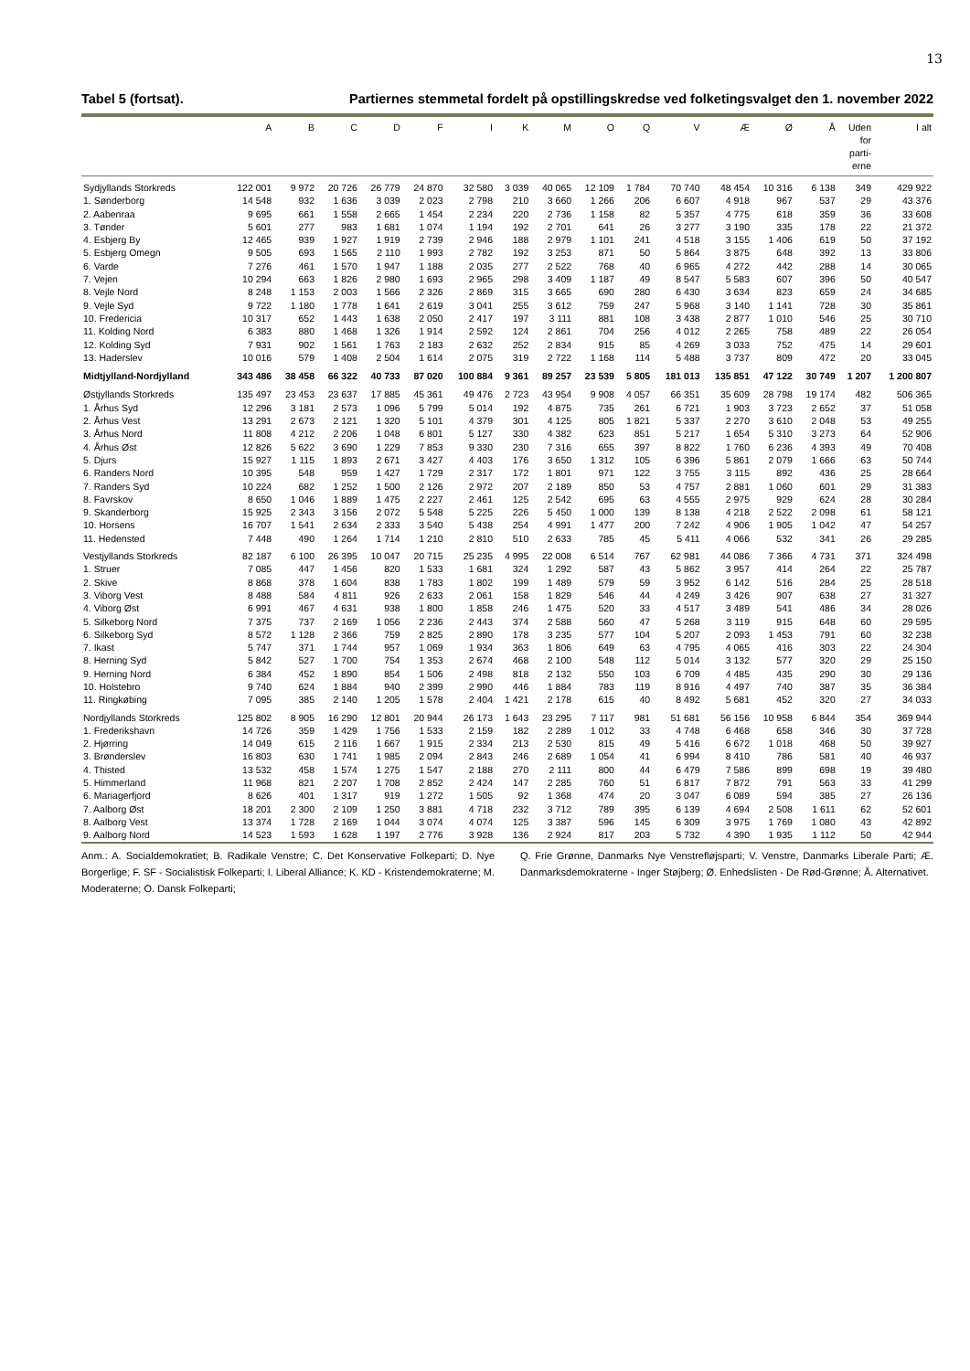13
Tabel 5 (fortsat). Partiernes stemmetal fordelt på opstillingskredse ved folketingsvalget den 1. november 2022
| | A | B | C | D | F | I | K | M | O | Q | V | Æ | Ø | Å | Uden for parti- erne | I alt |
| --- | --- | --- | --- | --- | --- | --- | --- | --- | --- | --- | --- | --- | --- | --- | --- | --- |
| Sydjyllands Storkreds | 122 001 | 9 972 | 20 726 | 26 779 | 24 870 | 32 580 | 3 039 | 40 065 | 12 109 | 1 784 | 70 740 | 48 454 | 10 316 | 6 138 | 349 | 429 922 |
| 1. Sønderborg | 14 548 | 932 | 1 636 | 3 039 | 2 023 | 2 798 | 210 | 3 660 | 1 266 | 206 | 6 607 | 4 918 | 967 | 537 | 29 | 43 376 |
| 2. Aabenraa | 9 695 | 661 | 1 558 | 2 665 | 1 454 | 2 234 | 220 | 2 736 | 1 158 | 82 | 5 357 | 4 775 | 618 | 359 | 36 | 33 608 |
| 3. Tønder | 5 601 | 277 | 983 | 1 681 | 1 074 | 1 194 | 192 | 2 701 | 641 | 26 | 3 277 | 3 190 | 335 | 178 | 22 | 21 372 |
| 4. Esbjerg By | 12 465 | 939 | 1 927 | 1 919 | 2 739 | 2 946 | 188 | 2 979 | 1 101 | 241 | 4 518 | 3 155 | 1 406 | 619 | 50 | 37 192 |
| 5. Esbjerg Omegn | 9 505 | 693 | 1 565 | 2 110 | 1 993 | 2 782 | 192 | 3 253 | 871 | 50 | 5 864 | 3 875 | 648 | 392 | 13 | 33 806 |
| 6. Varde | 7 276 | 461 | 1 570 | 1 947 | 1 188 | 2 035 | 277 | 2 522 | 768 | 40 | 6 965 | 4 272 | 442 | 288 | 14 | 30 065 |
| 7. Vejen | 10 294 | 663 | 1 826 | 2 980 | 1 693 | 2 965 | 298 | 3 409 | 1 187 | 49 | 8 547 | 5 583 | 607 | 396 | 50 | 40 547 |
| 8. Vejle Nord | 8 248 | 1 153 | 2 003 | 1 566 | 2 326 | 2 869 | 315 | 3 665 | 690 | 280 | 6 430 | 3 634 | 823 | 659 | 24 | 34 685 |
| 9. Vejle Syd | 9 722 | 1 180 | 1 778 | 1 641 | 2 619 | 3 041 | 255 | 3 612 | 759 | 247 | 5 968 | 3 140 | 1 141 | 728 | 30 | 35 861 |
| 10. Fredericia | 10 317 | 652 | 1 443 | 1 638 | 2 050 | 2 417 | 197 | 3 111 | 881 | 108 | 3 438 | 2 877 | 1 010 | 546 | 25 | 30 710 |
| 11. Kolding Nord | 6 383 | 880 | 1 468 | 1 326 | 1 914 | 2 592 | 124 | 2 861 | 704 | 256 | 4 012 | 2 265 | 758 | 489 | 22 | 26 054 |
| 12. Kolding Syd | 7 931 | 902 | 1 561 | 1 763 | 2 183 | 2 632 | 252 | 2 834 | 915 | 85 | 4 269 | 3 033 | 752 | 475 | 14 | 29 601 |
| 13. Haderslev | 10 016 | 579 | 1 408 | 2 504 | 1 614 | 2 075 | 319 | 2 722 | 1 168 | 114 | 5 488 | 3 737 | 809 | 472 | 20 | 33 045 |
| Midtjylland-Nordjylland | 343 486 | 38 458 | 66 322 | 40 733 | 87 020 | 100 884 | 9 361 | 89 257 | 23 539 | 5 805 | 181 013 | 135 851 | 47 122 | 30 749 | 1 207 | 1 200 807 |
| Østjyllands Storkreds | 135 497 | 23 453 | 23 637 | 17 885 | 45 361 | 49 476 | 2 723 | 43 954 | 9 908 | 4 057 | 66 351 | 35 609 | 28 798 | 19 174 | 482 | 506 365 |
| 1. Århus Syd | 12 296 | 3 181 | 2 573 | 1 096 | 5 799 | 5 014 | 192 | 4 875 | 735 | 261 | 6 721 | 1 903 | 3 723 | 2 652 | 37 | 51 058 |
| 2. Århus Vest | 13 291 | 2 673 | 2 121 | 1 320 | 5 101 | 4 379 | 301 | 4 125 | 805 | 1 821 | 5 337 | 2 270 | 3 610 | 2 048 | 53 | 49 255 |
| 3. Århus Nord | 11 808 | 4 212 | 2 206 | 1 048 | 6 801 | 5 127 | 330 | 4 382 | 623 | 851 | 5 217 | 1 654 | 5 310 | 3 273 | 64 | 52 906 |
| 4. Århus Øst | 12 826 | 5 622 | 3 690 | 1 229 | 7 853 | 9 330 | 230 | 7 316 | 655 | 397 | 8 822 | 1 760 | 6 236 | 4 393 | 49 | 70 408 |
| 5. Djurs | 15 927 | 1 115 | 1 893 | 2 671 | 3 427 | 4 403 | 176 | 3 650 | 1 312 | 105 | 6 396 | 5 861 | 2 079 | 1 666 | 63 | 50 744 |
| 6. Randers Nord | 10 395 | 548 | 959 | 1 427 | 1 729 | 2 317 | 172 | 1 801 | 971 | 122 | 3 755 | 3 115 | 892 | 436 | 25 | 28 664 |
| 7. Randers Syd | 10 224 | 682 | 1 252 | 1 500 | 2 126 | 2 972 | 207 | 2 189 | 850 | 53 | 4 757 | 2 881 | 1 060 | 601 | 29 | 31 383 |
| 8. Favrskov | 8 650 | 1 046 | 1 889 | 1 475 | 2 227 | 2 461 | 125 | 2 542 | 695 | 63 | 4 555 | 2 975 | 929 | 624 | 28 | 30 284 |
| 9. Skanderborg | 15 925 | 2 343 | 3 156 | 2 072 | 5 548 | 5 225 | 226 | 5 450 | 1 000 | 139 | 8 138 | 4 218 | 2 522 | 2 098 | 61 | 58 121 |
| 10. Horsens | 16 707 | 1 541 | 2 634 | 2 333 | 3 540 | 5 438 | 254 | 4 991 | 1 477 | 200 | 7 242 | 4 906 | 1 905 | 1 042 | 47 | 54 257 |
| 11. Hedensted | 7 448 | 490 | 1 264 | 1 714 | 1 210 | 2 810 | 510 | 2 633 | 785 | 45 | 5 411 | 4 066 | 532 | 341 | 26 | 29 285 |
| Vestjyllands Storkreds | 82 187 | 6 100 | 26 395 | 10 047 | 20 715 | 25 235 | 4 995 | 22 008 | 6 514 | 767 | 62 981 | 44 086 | 7 366 | 4 731 | 371 | 324 498 |
| 1. Struer | 7 085 | 447 | 1 456 | 820 | 1 533 | 1 681 | 324 | 1 292 | 587 | 43 | 5 862 | 3 957 | 414 | 264 | 22 | 25 787 |
| 2. Skive | 8 868 | 378 | 1 604 | 838 | 1 783 | 1 802 | 199 | 1 489 | 579 | 59 | 3 952 | 6 142 | 516 | 284 | 25 | 28 518 |
| 3. Viborg Vest | 8 488 | 584 | 4 811 | 926 | 2 633 | 2 061 | 158 | 1 829 | 546 | 44 | 4 249 | 3 426 | 907 | 638 | 27 | 31 327 |
| 4. Viborg Øst | 6 991 | 467 | 4 631 | 938 | 1 800 | 1 858 | 246 | 1 475 | 520 | 33 | 4 517 | 3 489 | 541 | 486 | 34 | 28 026 |
| 5. Silkeborg Nord | 7 375 | 737 | 2 169 | 1 056 | 2 236 | 2 443 | 374 | 2 588 | 560 | 47 | 5 268 | 3 119 | 915 | 648 | 60 | 29 595 |
| 6. Silkeborg Syd | 8 572 | 1 128 | 2 366 | 759 | 2 825 | 2 890 | 178 | 3 235 | 577 | 104 | 5 207 | 2 093 | 1 453 | 791 | 60 | 32 238 |
| 7. Ikast | 5 747 | 371 | 1 744 | 957 | 1 069 | 1 934 | 363 | 1 806 | 649 | 63 | 4 795 | 4 065 | 416 | 303 | 22 | 24 304 |
| 8. Herning Syd | 5 842 | 527 | 1 700 | 754 | 1 353 | 2 674 | 468 | 2 100 | 548 | 112 | 5 014 | 3 132 | 577 | 320 | 29 | 25 150 |
| 9. Herning Nord | 6 384 | 452 | 1 890 | 854 | 1 506 | 2 498 | 818 | 2 132 | 550 | 103 | 6 709 | 4 485 | 435 | 290 | 30 | 29 136 |
| 10. Holstebro | 9 740 | 624 | 1 884 | 940 | 2 399 | 2 990 | 446 | 1 884 | 783 | 119 | 8 916 | 4 497 | 740 | 387 | 35 | 36 384 |
| 11. Ringkøbing | 7 095 | 385 | 2 140 | 1 205 | 1 578 | 2 404 | 1 421 | 2 178 | 615 | 40 | 8 492 | 5 681 | 452 | 320 | 27 | 34 033 |
| Nordjyllands Storkreds | 125 802 | 8 905 | 16 290 | 12 801 | 20 944 | 26 173 | 1 643 | 23 295 | 7 117 | 981 | 51 681 | 56 156 | 10 958 | 6 844 | 354 | 369 944 |
| 1. Frederikshavn | 14 726 | 359 | 1 429 | 1 756 | 1 533 | 2 159 | 182 | 2 289 | 1 012 | 33 | 4 748 | 6 468 | 658 | 346 | 30 | 37 728 |
| 2. Hjørring | 14 049 | 615 | 2 116 | 1 667 | 1 915 | 2 334 | 213 | 2 530 | 815 | 49 | 5 416 | 6 672 | 1 018 | 468 | 50 | 39 927 |
| 3. Brønderslev | 16 803 | 630 | 1 741 | 1 985 | 2 094 | 2 843 | 246 | 2 689 | 1 054 | 41 | 6 994 | 8 410 | 786 | 581 | 40 | 46 937 |
| 4. Thisted | 13 532 | 458 | 1 574 | 1 275 | 1 547 | 2 188 | 270 | 2 111 | 800 | 44 | 6 479 | 7 586 | 899 | 698 | 19 | 39 480 |
| 5. Himmerland | 11 968 | 821 | 2 207 | 1 708 | 2 852 | 2 424 | 147 | 2 285 | 760 | 51 | 6 817 | 7 872 | 791 | 563 | 33 | 41 299 |
| 6. Mariagerfjord | 8 626 | 401 | 1 317 | 919 | 1 272 | 1 505 | 92 | 1 368 | 474 | 20 | 3 047 | 6 089 | 594 | 385 | 27 | 26 136 |
| 7. Aalborg Øst | 18 201 | 2 300 | 2 109 | 1 250 | 3 881 | 4 718 | 232 | 3 712 | 789 | 395 | 6 139 | 4 694 | 2 508 | 1 611 | 62 | 52 601 |
| 8. Aalborg Vest | 13 374 | 1 728 | 2 169 | 1 044 | 3 074 | 4 074 | 125 | 3 387 | 596 | 145 | 6 309 | 3 975 | 1 769 | 1 080 | 43 | 42 892 |
| 9. Aalborg Nord | 14 523 | 1 593 | 1 628 | 1 197 | 2 776 | 3 928 | 136 | 2 924 | 817 | 203 | 5 732 | 4 390 | 1 935 | 1 112 | 50 | 42 944 |
Anm.: A. Socialdemokratiet; B. Radikale Venstre; C. Det Konservative Folkeparti; D. Nye Borgerlige; F. SF - Socialistisk Folkeparti; I. Liberal Alliance; K. KD - Kristendemokraterne; M. Moderaterne; O. Dansk Folkeparti;
Q. Frie Grønne, Danmarks Nye Venstrefløjsparti; V. Venstre, Danmarks Liberale Parti; Æ. Danmarksdemokraterne - Inger Støjberg; Ø. Enhedslisten - De Rød-Grønne; Å. Alternativet.